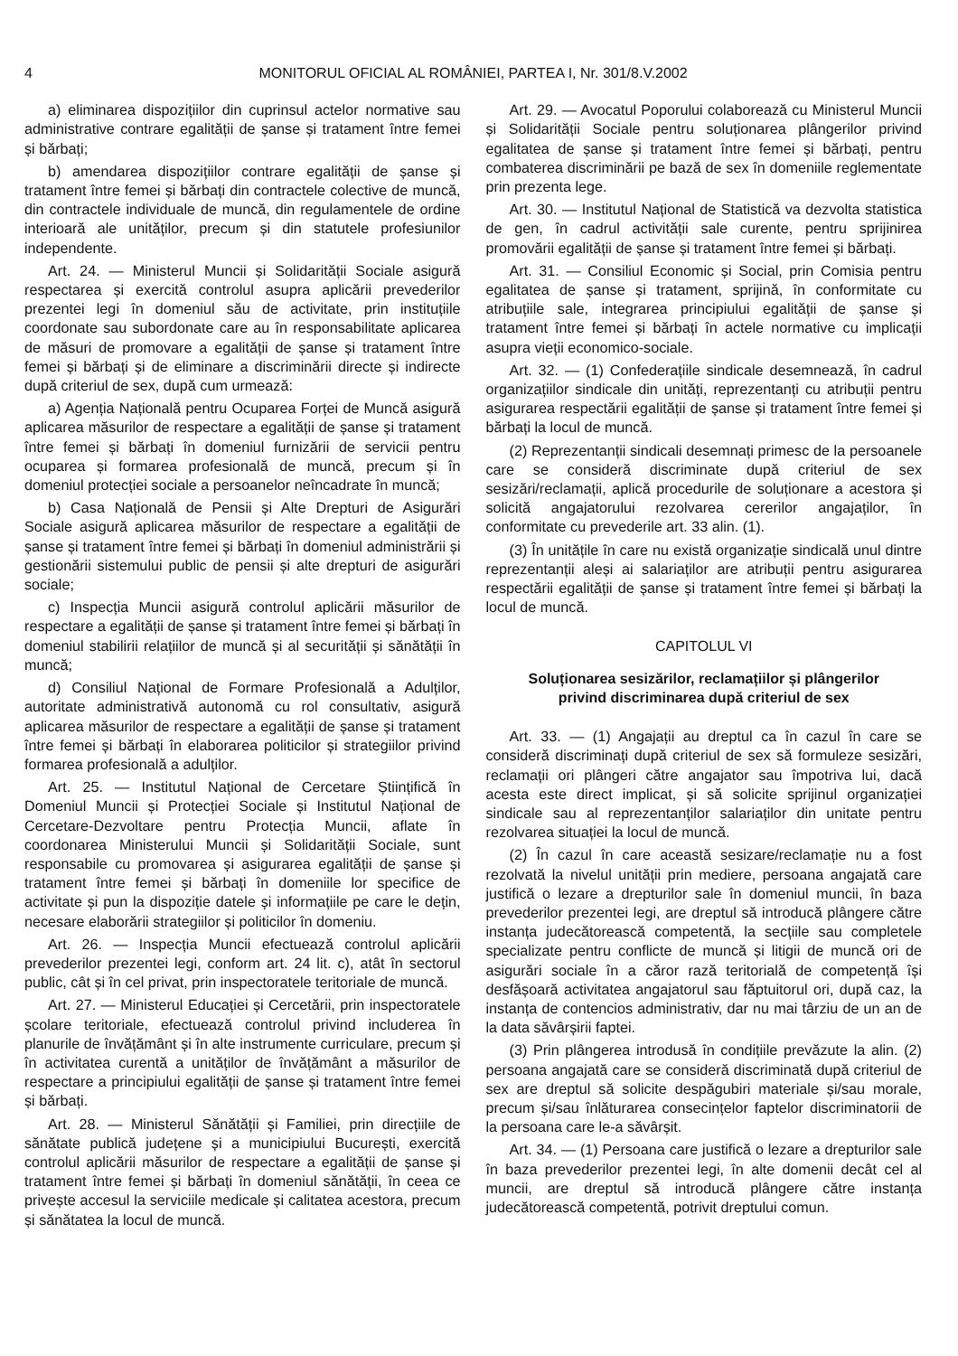4 MONITORUL OFICIAL AL ROMÂNIEI, PARTEA I, Nr. 301/8.V.2002
a) eliminarea dispozițiilor din cuprinsul actelor normative sau administrative contrare egalității de șanse și tratament între femei și bărbați;
b) amendarea dispozițiilor contrare egalității de șanse și tratament între femei și bărbați din contractele colective de muncă, din contractele individuale de muncă, din regulamentele de ordine interioară ale unităților, precum și din statutele profesiunilor independente.
Art. 24. — Ministerul Muncii și Solidarității Sociale asigură respectarea și exercită controlul asupra aplicării prevederilor prezentei legi în domeniul său de activitate, prin instituțiile coordonate sau subordonate care au în responsabilitate aplicarea de măsuri de promovare a egalității de șanse și tratament între femei și bărbați și de eliminare a discriminării directe și indirecte după criteriul de sex, după cum urmează:
a) Agenția Națională pentru Ocuparea Forței de Muncă asigură aplicarea măsurilor de respectare a egalității de șanse și tratament între femei și bărbați în domeniul furnizării de servicii pentru ocuparea și formarea profesională de muncă, precum și în domeniul protecției sociale a persoanelor neîncadrate în muncă;
b) Casa Națională de Pensii și Alte Drepturi de Asigurări Sociale asigură aplicarea măsurilor de respectare a egalității de șanse și tratament între femei și bărbați în domeniul administrării și gestionării sistemului public de pensii și alte drepturi de asigurări sociale;
c) Inspecția Muncii asigură controlul aplicării măsurilor de respectare a egalității de șanse și tratament între femei și bărbați în domeniul stabilirii relațiilor de muncă și al securității și sănătății în muncă;
d) Consiliul Național de Formare Profesională a Adulților, autoritate administrativă autonomă cu rol consultativ, asigură aplicarea măsurilor de respectare a egalității de șanse și tratament între femei și bărbați în elaborarea politicilor și strategiilor privind formarea profesională a adulților.
Art. 25. — Institutul Național de Cercetare Științifică în Domeniul Muncii și Protecției Sociale și Institutul Național de Cercetare-Dezvoltare pentru Protecția Muncii, aflate în coordonarea Ministerului Muncii și Solidarității Sociale, sunt responsabile cu promovarea și asigurarea egalității de șanse și tratament între femei și bărbați în domeniile lor specifice de activitate și pun la dispoziție datele și informațiile pe care le dețin, necesare elaborării strategiilor și politicilor în domeniu.
Art. 26. — Inspecția Muncii efectuează controlul aplicării prevederilor prezentei legi, conform art. 24 lit. c), atât în sectorul public, cât și în cel privat, prin inspectoratele teritoriale de muncă.
Art. 27. — Ministerul Educației și Cercetării, prin inspectoratele școlare teritoriale, efectuează controlul privind includerea în planurile de învățământ și în alte instrumente curriculare, precum și în activitatea curentă a unităților de învățământ a măsurilor de respectare a principiului egalității de șanse și tratament între femei și bărbați.
Art. 28. — Ministerul Sănătății și Familiei, prin direcțiile de sănătate publică județene și a municipiului București, exercită controlul aplicării măsurilor de respectare a egalității de șanse și tratament între femei și bărbați în domeniul sănătății, în ceea ce privește accesul la serviciile medicale și calitatea acestora, precum și sănătatea la locul de muncă.
Art. 29. — Avocatul Poporului colaborează cu Ministerul Muncii și Solidarității Sociale pentru soluționarea plângerilor privind egalitatea de șanse și tratament între femei și bărbați, pentru combaterea discriminării pe bază de sex în domeniile reglementate prin prezenta lege.
Art. 30. — Institutul Național de Statistică va dezvolta statistica de gen, în cadrul activității sale curente, pentru sprijinirea promovării egalității de șanse și tratament între femei și bărbați.
Art. 31. — Consiliul Economic și Social, prin Comisia pentru egalitatea de șanse și tratament, sprijină, în conformitate cu atribuțiile sale, integrarea principiului egalității de șanse și tratament între femei și bărbați în actele normative cu implicații asupra vieții economico-sociale.
Art. 32. — (1) Confederațiile sindicale desemnează, în cadrul organizațiilor sindicale din unități, reprezentanți cu atribuții pentru asigurarea respectării egalității de șanse și tratament între femei și bărbați la locul de muncă.
(2) Reprezentanții sindicali desemnați primesc de la persoanele care se consideră discriminate după criteriul de sex sesizări/reclamații, aplică procedurile de soluționare a acestora și solicită angajatorului rezolvarea cererilor angajaților, în conformitate cu prevederile art. 33 alin. (1).
(3) În unitățile în care nu există organizație sindicală unul dintre reprezentanții aleși ai salariaților are atribuții pentru asigurarea respectării egalității de șanse și tratament între femei și bărbați la locul de muncă.
CAPITOLUL VI
Soluționarea sesizărilor, reclamațiilor și plângerilor
privind discriminarea după criteriul de sex
Art. 33. — (1) Angajații au dreptul ca în cazul în care se consideră discriminați după criteriul de sex să formuleze sesizări, reclamații ori plângeri către angajator sau împotriva lui, dacă acesta este direct implicat, și să solicite sprijinul organizației sindicale sau al reprezentanților salariaților din unitate pentru rezolvarea situației la locul de muncă.
(2) În cazul în care această sesizare/reclamație nu a fost rezolvată la nivelul unității prin mediere, persoana angajată care justifică o lezare a drepturilor sale în domeniul muncii, în baza prevederilor prezentei legi, are dreptul să introducă plângere către instanța judecătorească competentă, la secțiile sau completele specializate pentru conflicte de muncă și litigii de muncă ori de asigurări sociale în a căror rază teritorială de competență își desfășoară activitatea angajatorul sau făptuitorul ori, după caz, la instanța de contencios administrativ, dar nu mai târziu de un an de la data săvârșirii faptei.
(3) Prin plângerea introdusă în condițiile prevăzute la alin. (2) persoana angajată care se consideră discriminată după criteriul de sex are dreptul să solicite despăgubiri materiale și/sau morale, precum și/sau înlăturarea consecințelor faptelor discriminatorii de la persoana care le-a săvârșit.
Art. 34. — (1) Persoana care justifică o lezare a drepturilor sale în baza prevederilor prezentei legi, în alte domenii decât cel al muncii, are dreptul să introducă plângere către instanța judecătorească competentă, potrivit dreptului comun.